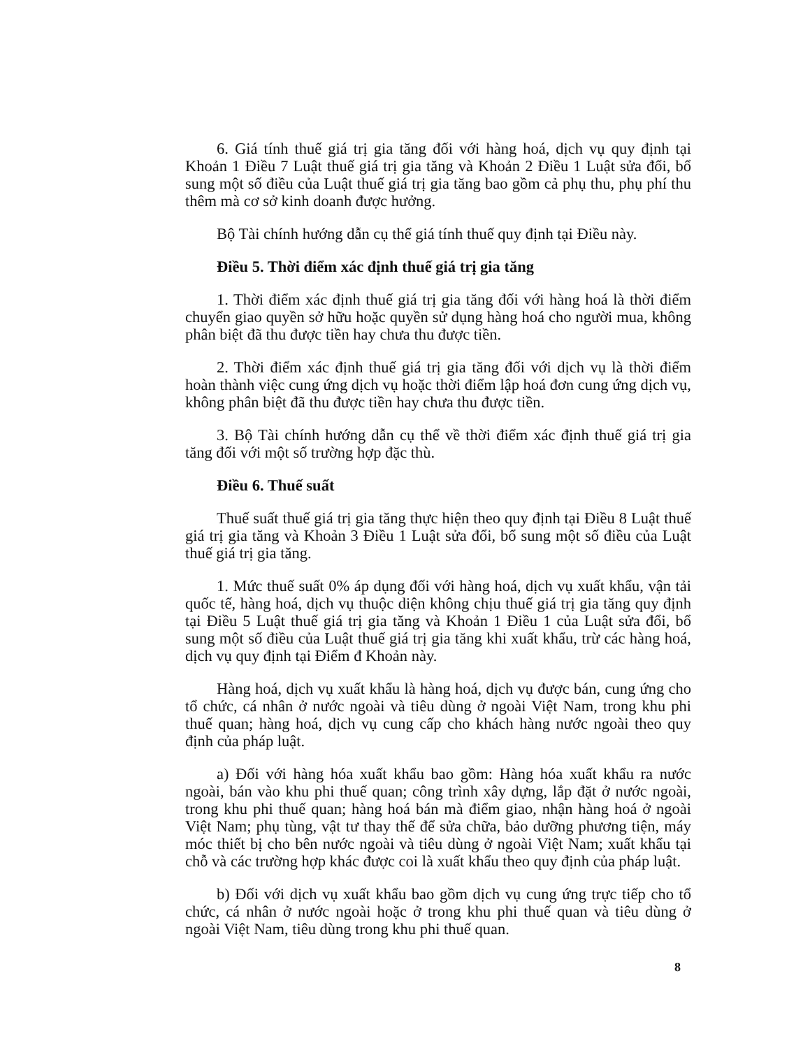6. Giá tính thuế giá trị gia tăng đối với hàng hoá, dịch vụ quy định tại Khoản 1 Điều 7 Luật thuế giá trị gia tăng và Khoản 2 Điều 1 Luật sửa đổi, bổ sung một số điều của Luật thuế giá trị gia tăng bao gồm cả phụ thu, phụ phí thu thêm mà cơ sở kinh doanh được hưởng.
Bộ Tài chính hướng dẫn cụ thể giá tính thuế quy định tại Điều này.
Điều 5. Thời điểm xác định thuế giá trị gia tăng
1. Thời điểm xác định thuế giá trị gia tăng đối với hàng hoá là thời điểm chuyển giao quyền sở hữu hoặc quyền sử dụng hàng hoá cho người mua, không phân biệt đã thu được tiền hay chưa thu được tiền.
2. Thời điểm xác định thuế giá trị gia tăng đối với dịch vụ là thời điểm hoàn thành việc cung ứng dịch vụ hoặc thời điểm lập hoá đơn cung ứng dịch vụ, không phân biệt đã thu được tiền hay chưa thu được tiền.
3. Bộ Tài chính hướng dẫn cụ thể về thời điểm xác định thuế giá trị gia tăng đối với một số trường hợp đặc thù.
Điều 6. Thuế suất
Thuế suất thuế giá trị gia tăng thực hiện theo quy định tại Điều 8 Luật thuế giá trị gia tăng và Khoản 3 Điều 1 Luật sửa đổi, bổ sung một số điều của Luật thuế giá trị gia tăng.
1. Mức thuế suất 0% áp dụng đối với hàng hoá, dịch vụ xuất khẩu, vận tải quốc tế, hàng hoá, dịch vụ thuộc diện không chịu thuế giá trị gia tăng quy định tại Điều 5 Luật thuế giá trị gia tăng và Khoản 1 Điều 1 của Luật sửa đổi, bổ sung một số điều của Luật thuế giá trị gia tăng khi xuất khẩu, trừ các hàng hoá, dịch vụ quy định tại Điểm đ Khoản này.
Hàng hoá, dịch vụ xuất khẩu là hàng hoá, dịch vụ được bán, cung ứng cho tổ chức, cá nhân ở nước ngoài và tiêu dùng ở ngoài Việt Nam, trong khu phi thuế quan; hàng hoá, dịch vụ cung cấp cho khách hàng nước ngoài theo quy định của pháp luật.
a) Đối với hàng hóa xuất khẩu bao gồm: Hàng hóa xuất khẩu ra nước ngoài, bán vào khu phi thuế quan; công trình xây dựng, lắp đặt ở nước ngoài, trong khu phi thuế quan; hàng hoá bán mà điểm giao, nhận hàng hoá ở ngoài Việt Nam; phụ tùng, vật tư thay thế để sửa chữa, bảo dưỡng phương tiện, máy móc thiết bị cho bên nước ngoài và tiêu dùng ở ngoài Việt Nam; xuất khẩu tại chỗ và các trường hợp khác được coi là xuất khẩu theo quy định của pháp luật.
b) Đối với dịch vụ xuất khẩu bao gồm dịch vụ cung ứng trực tiếp cho tổ chức, cá nhân ở nước ngoài hoặc ở trong khu phi thuế quan và tiêu dùng ở ngoài Việt Nam, tiêu dùng trong khu phi thuế quan.
8